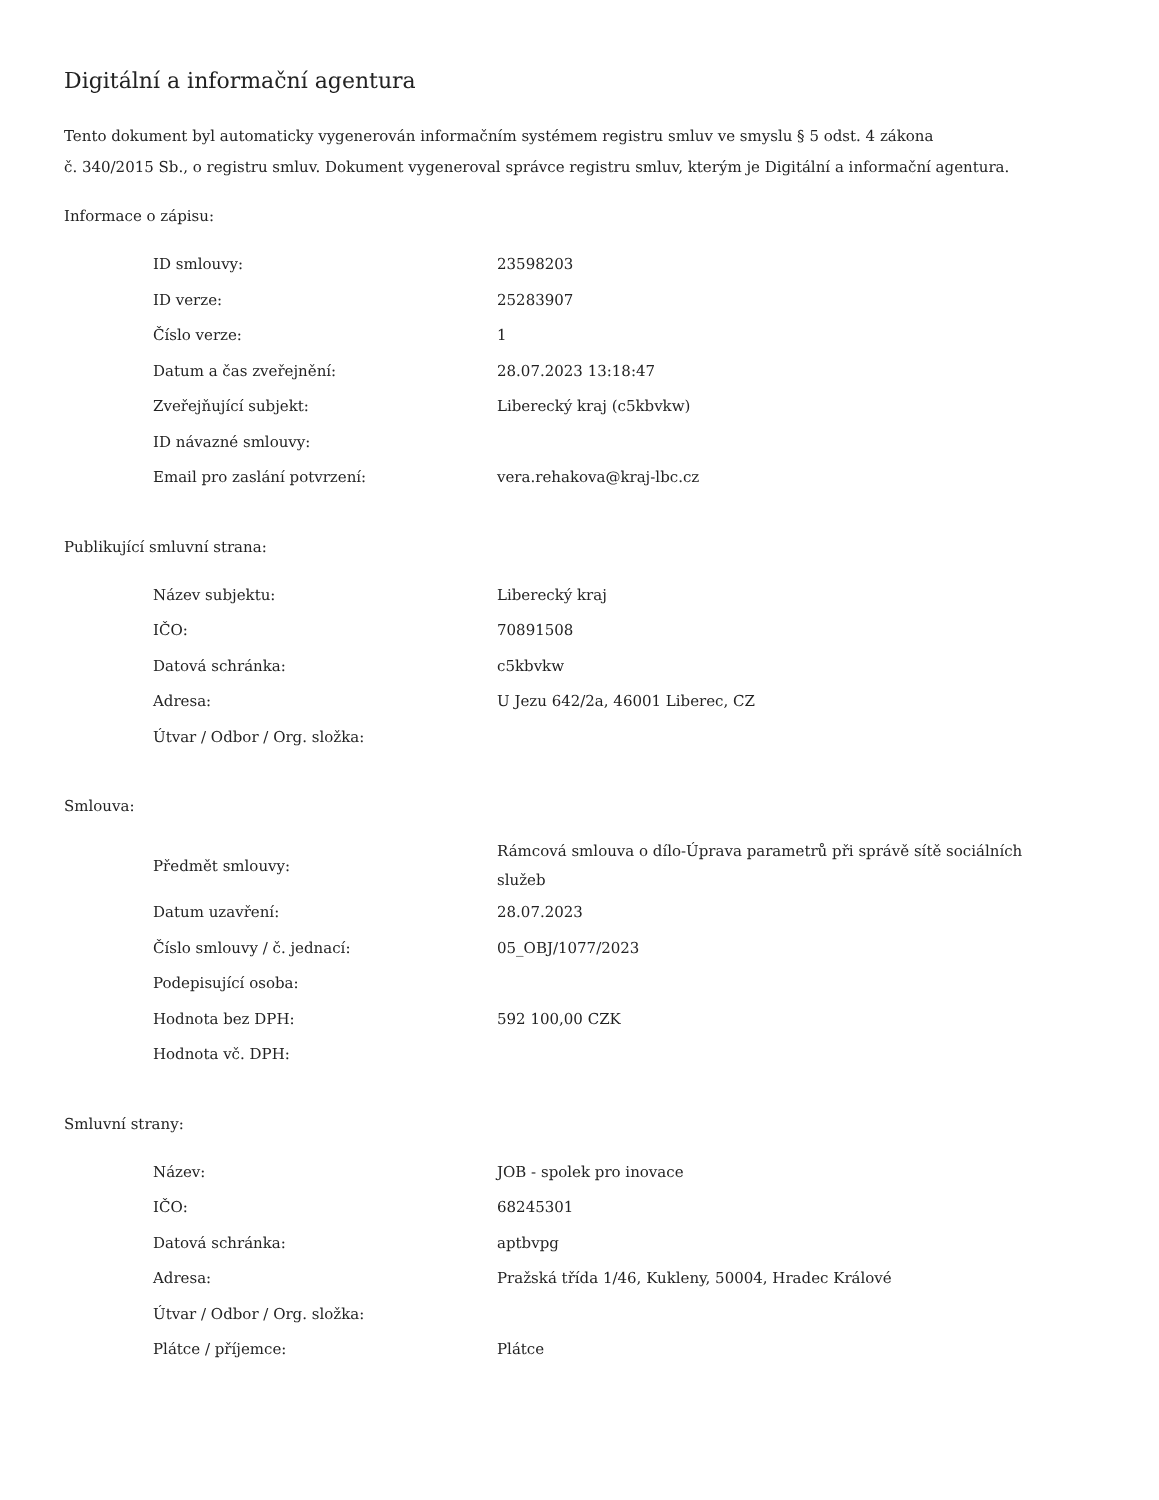Digitální a informační agentura
Tento dokument byl automaticky vygenerován informačním systémem registru smluv ve smyslu § 5 odst. 4 zákona
č. 340/2015 Sb., o registru smluv. Dokument vygeneroval správce registru smluv, kterým je Digitální a informační agentura.
Informace o zápisu:
| ID smlouvy: | 23598203 |
| ID verze: | 25283907 |
| Číslo verze: | 1 |
| Datum a čas zveřejnění: | 28.07.2023 13:18:47 |
| Zveřejňující subjekt: | Liberecký kraj (c5kbvkw) |
| ID návazné smlouvy: | |
| Email pro zaslání potvrzení: | vera.rehakova@kraj-lbc.cz |
Publikující smluvní strana:
| Název subjektu: | Liberecký kraj |
| IČO: | 70891508 |
| Datová schránka: | c5kbvkw |
| Adresa: | U Jezu 642/2a, 46001 Liberec, CZ |
| Útvar / Odbor / Org. složka: | |
Smlouva:
| Předmět smlouvy: | Rámcová smlouva o dílo-Úprava parametrů při správě sítě sociálních služeb |
| Datum uzavření: | 28.07.2023 |
| Číslo smlouvy / č. jednací: | 05_OBJ/1077/2023 |
| Podepisující osoba: | |
| Hodnota bez DPH: | 592 100,00 CZK |
| Hodnota vč. DPH: | |
Smluvní strany:
| Název: | JOB - spolek pro inovace |
| IČO: | 68245301 |
| Datová schránka: | aptbvpg |
| Adresa: | Pražská třída 1/46, Kukleny, 50004, Hradec Králové |
| Útvar / Odbor / Org. složka: | |
| Plátce / příjemce: | Plátce |